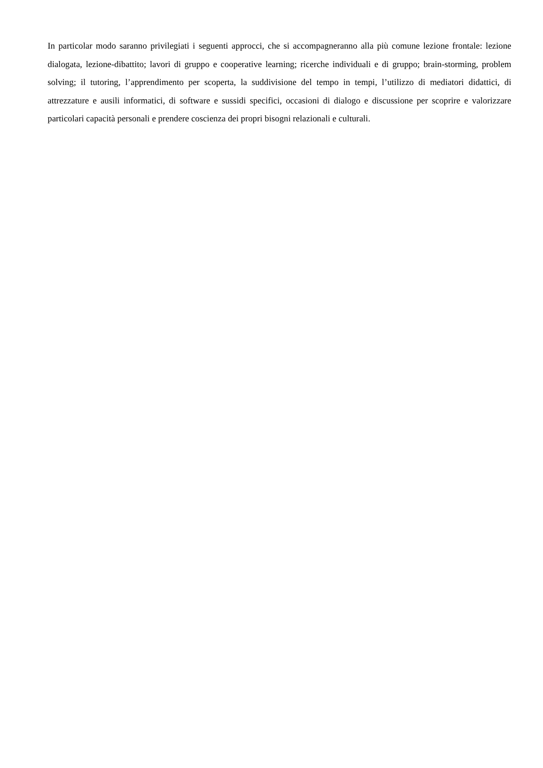In particolar modo saranno privilegiati i seguenti approcci, che si accompagneranno alla più comune lezione frontale: lezione dialogata, lezione-dibattito; lavori di gruppo e cooperative learning; ricerche individuali e di gruppo; brain-storming, problem solving; il tutoring, l’apprendimento per scoperta, la suddivisione del tempo in tempi, l’utilizzo di mediatori didattici, di attrezzature e ausili informatici, di software e sussidi specifici, occasioni di dialogo e discussione per scoprire e valorizzare particolari capacità personali e prendere coscienza dei propri bisogni relazionali e culturali.